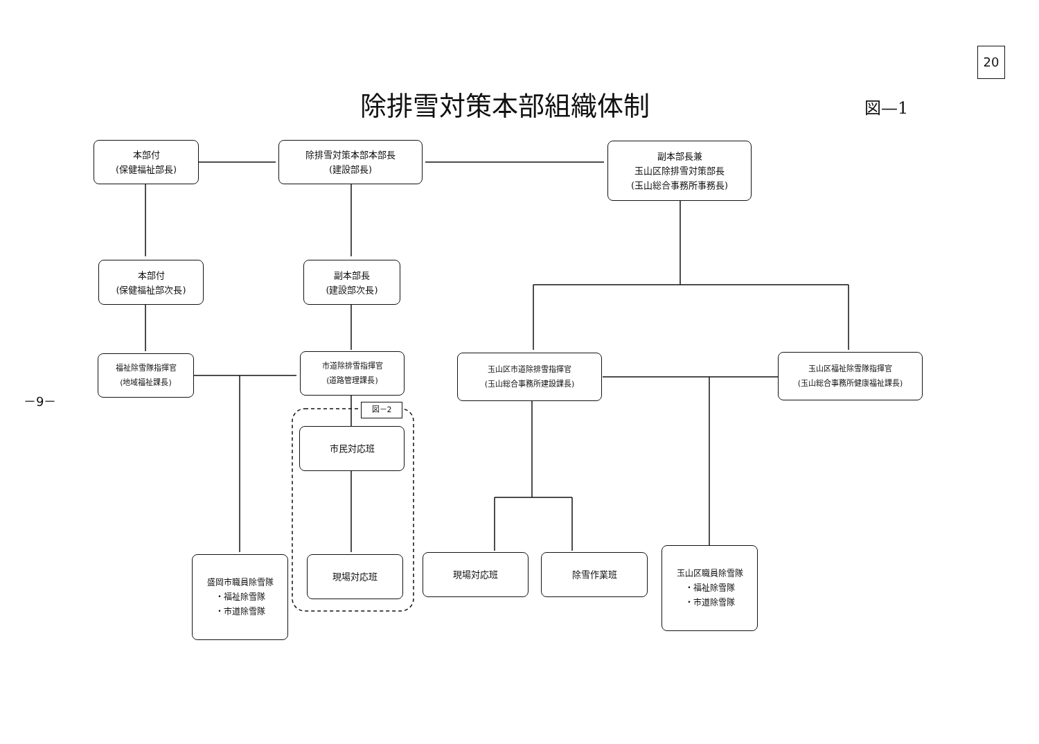20
除排雪対策本部組織体制 図—1
－9－
本部付
(保健福祉部長)
除排雪対策本部本部長
(建設部長)
副本部長兼
玉山区除排雪対策部長
(玉山総合事務所事務長)
本部付
(保健福祉部次長)
副本部長
(建設部次長)
福祉除雪隊指揮官
(地域福祉課長)
市道除排雪指揮官
(道路管理課長)
玉山区市道除排雪指揮官
(玉山総合事務所建設課長)
玉山区福祉除雪隊指揮官
(玉山総合事務所健康福祉課長)
図－2
市民対応班
現場対応班
盛岡市職員除雪隊
・福祉除雪隊
・市道除雪隊
現場対応班 除雪作業班
玉山区職員除雪隊
・福祉除雪隊
・市道除雪隊